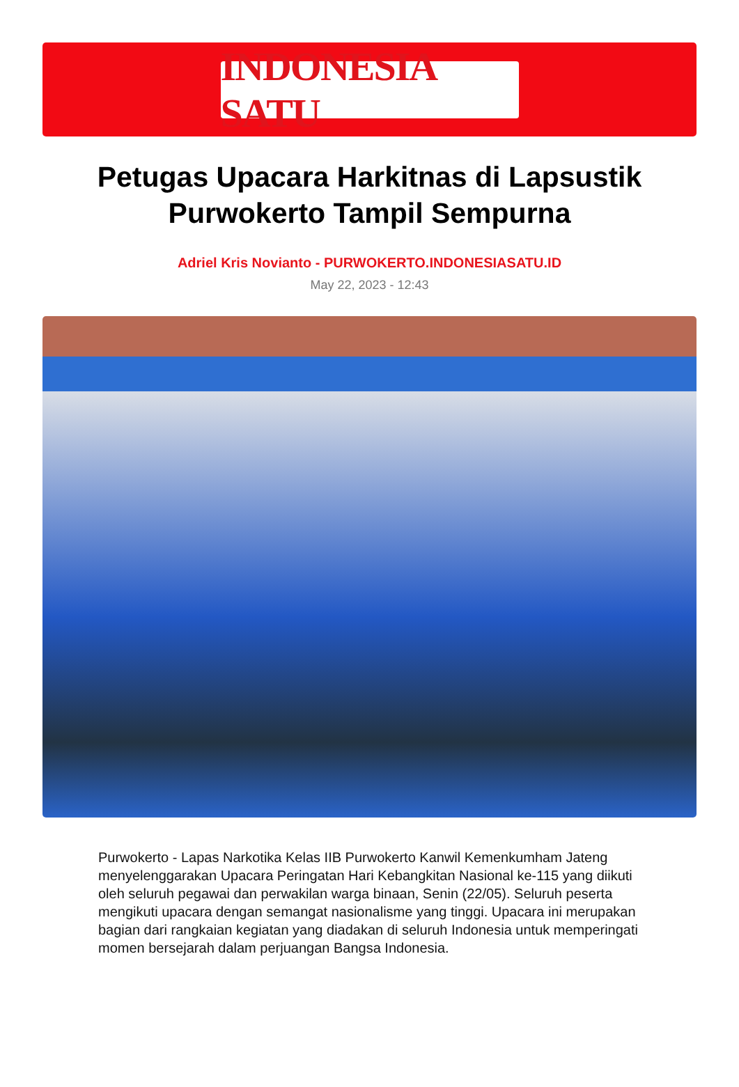INDONESIA SATU
Petugas Upacara Harkitnas di Lapsustik Purwokerto Tampil Sempurna
Adriel Kris Novianto - PURWOKERTO.INDONESIASATU.ID
May 22, 2023 - 12:43
Purwokerto - Lapas Narkotika Kelas IIB Purwokerto Kanwil Kemenkumham Jateng menyelenggarakan Upacara Peringatan Hari Kebangkitan Nasional ke-115 yang diikuti oleh seluruh pegawai dan perwakilan warga binaan, Senin (22/05). Seluruh peserta mengikuti upacara dengan semangat nasionalisme yang tinggi. Upacara ini merupakan bagian dari rangkaian kegiatan yang diadakan di seluruh Indonesia untuk memperingati momen bersejarah dalam perjuangan Bangsa Indonesia.